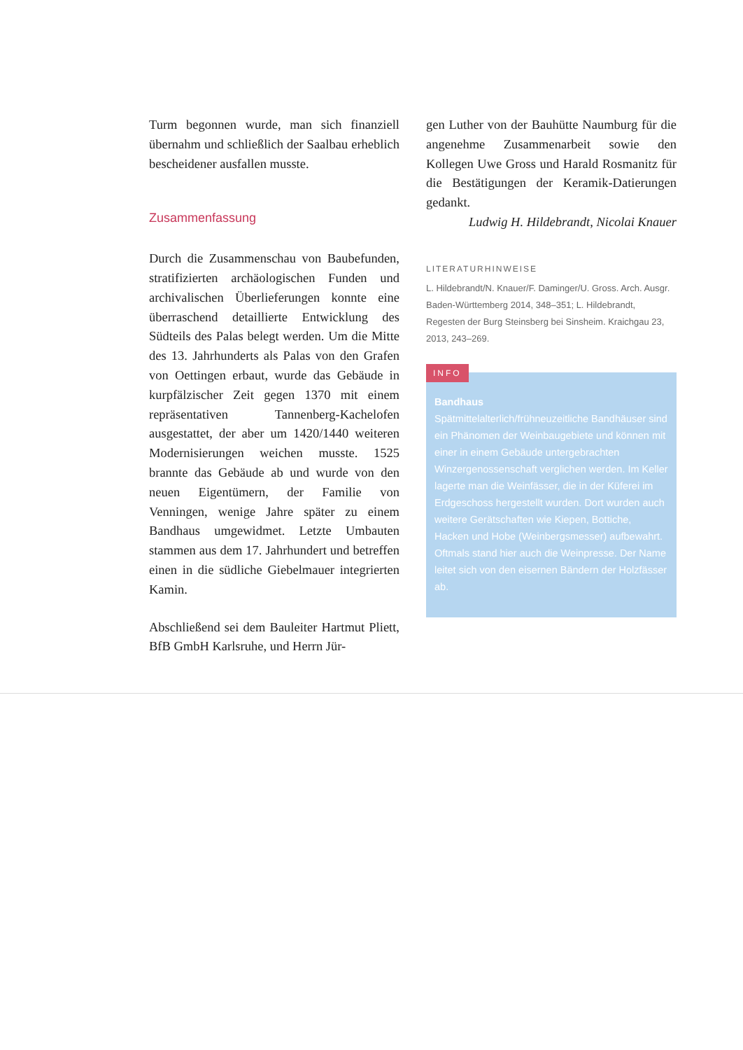Turm begonnen wurde, man sich finanziell übernahm und schließlich der Saalbau erheblich bescheidener ausfallen musste.
Zusammenfassung
Durch die Zusammenschau von Baubefunden, stratifizierten archäologischen Funden und archivalischen Überlieferungen konnte eine überraschend detaillierte Entwicklung des Südteils des Palas belegt werden. Um die Mitte des 13. Jahrhunderts als Palas von den Grafen von Oettingen erbaut, wurde das Gebäude in kurpfälzischer Zeit gegen 1370 mit einem repräsentativen Tannenberg-Kachelofen ausgestattet, der aber um 1420/1440 weiteren Modernisierungen weichen musste. 1525 brannte das Gebäude ab und wurde von den neuen Eigentümern, der Familie von Venningen, wenige Jahre später zu einem Bandhaus umgewidmet. Letzte Umbauten stammen aus dem 17. Jahrhundert und betreffen einen in die südliche Giebelmauer integrierten Kamin.
Abschließend sei dem Bauleiter Hartmut Pliett, BfB GmbH Karlsruhe, und Herrn Jür-
gen Luther von der Bauhütte Naumburg für die angenehme Zusammenarbeit sowie den Kollegen Uwe Gross und Harald Rosmanitz für die Bestätigungen der Keramik-Datierungen gedankt.
Ludwig H. Hildebrandt, Nicolai Knauer
LITERATURHINWEISE
L. Hildebrandt/N. Knauer/F. Daminger/U. Gross. Arch. Ausgr. Baden-Württemberg 2014, 348–351; L. Hildebrandt, Regesten der Burg Steinsberg bei Sinsheim. Kraichgau 23, 2013, 243–269.
INFO
Bandhaus
Spätmittelalterlich/frühneuzeitliche Bandhäuser sind ein Phänomen der Weinbaugebiete und können mit einer in einem Gebäude untergebrachten Winzergenossenschaft verglichen werden. Im Keller lagerte man die Weinfässer, die in der Küferei im Erdgeschoss hergestellt wurden. Dort wurden auch weitere Gerätschaften wie Kiepen, Bottiche, Hacken und Hobe (Weinbergsmesser) aufbewahrt. Oftmals stand hier auch die Weinpresse. Der Name leitet sich von den eisernen Bändern der Holzfässer ab.